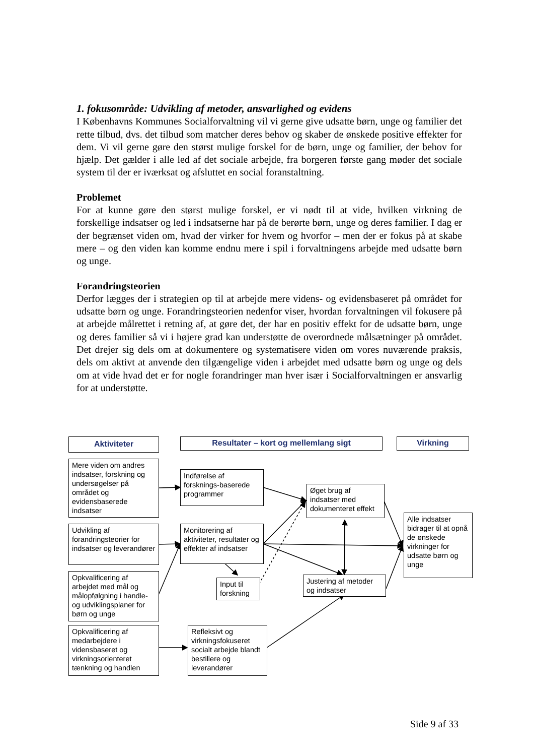1. fokusområde: Udvikling af metoder, ansvarlighed og evidens
I Københavns Kommunes Socialforvaltning vil vi gerne give udsatte børn, unge og familier det rette tilbud, dvs. det tilbud som matcher deres behov og skaber de ønskede positive effekter for dem. Vi vil gerne gøre den størst mulige forskel for de børn, unge og familier, der behov for hjælp. Det gælder i alle led af det sociale arbejde, fra borgeren første gang møder det sociale system til der er iværksat og afsluttet en social foranstaltning.
Problemet
For at kunne gøre den størst mulige forskel, er vi nødt til at vide, hvilken virkning de forskellige indsatser og led i indsatserne har på de berørte børn, unge og deres familier. I dag er der begrænset viden om, hvad der virker for hvem og hvorfor – men der er fokus på at skabe mere – og den viden kan komme endnu mere i spil i forvaltningens arbejde med udsatte børn og unge.
Forandringsteorien
Derfor lægges der i strategien op til at arbejde mere videns- og evidensbaseret på området for udsatte børn og unge. Forandringsteorien nedenfor viser, hvordan forvaltningen vil fokusere på at arbejde målrettet i retning af, at gøre det, der har en positiv effekt for de udsatte børn, unge og deres familier så vi i højere grad kan understøtte de overordnede målsætninger på området. Det drejer sig dels om at dokumentere og systematisere viden om vores nuværende praksis, dels om aktivt at anvende den tilgængelige viden i arbejdet med udsatte børn og unge og dels om at vide hvad det er for nogle forandringer man hver især i Socialforvaltningen er ansvarlig for at understøtte.
Aktiviteter Resultater – kort og mellemlang sigt Virkning
Mere viden om andres indsatser, forskning og undersøgelser på området og evidensbaserede indsatser
Udvikling af forandringsteorier for indsatser og leverandører
Opkvalificering af arbejdet med mål og målopfølgning i handle- og udviklingsplaner for børn og unge
Opkvalificering af medarbejdere i vidensbaseret og virkningsorienteret tænkning og handlen
Indførelse af forsknings-baserede programmer
Monitorering af aktiviteter, resultater og effekter af indsatser
Input til forskning
Refleksivt og virkningsfokuseret socialt arbejde blandt bestillere og leverandører
Øget brug af indsatser med dokumenteret effekt
Justering af metoder og indsatser
Alle indsatser bidrager til at opnå de ønskede virkninger for udsatte børn og unge
Side 9 af 33